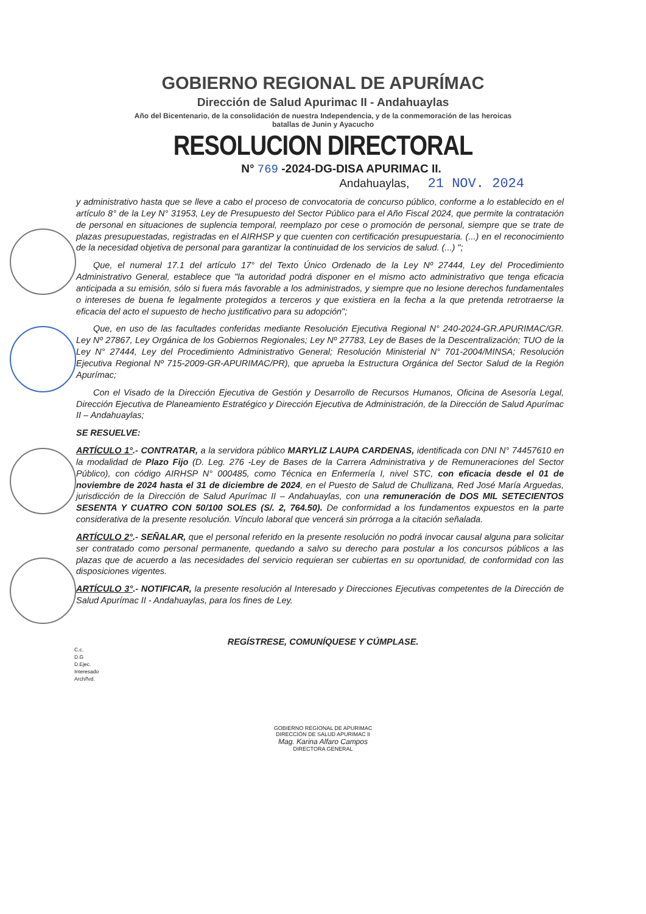GOBIERNO REGIONAL DE APURÍMAC
Dirección de Salud Apurimac II - Andahuaylas
Año del Bicentenario, de la consolidación de nuestra Independencia, y de la conmemoración de las heroicas batallas de Junin y Ayacucho
RESOLUCION DIRECTORAL
N° 769 -2024-DG-DISA APURIMAC II.
Andahuaylas, 21 NOV. 2024
y administrativo hasta que se lleve a cabo el proceso de convocatoria de concurso público, conforme a lo establecido en el artículo 8° de la Ley N° 31953, Ley de Presupuesto del Sector Público para el Año Fiscal 2024, que permite la contratación de personal en situaciones de suplencia temporal, reemplazo por cese o promoción de personal, siempre que se trate de plazas presupuestadas, registradas en el AIRHSP y que cuenten con certificación presupuestaria. (...) en el reconocimiento de la necesidad objetiva de personal para garantizar la continuidad de los servicios de salud. (...) ";
Que, el numeral 17.1 del artículo 17° del Texto Único Ordenado de la Ley Nº 27444, Ley del Procedimiento Administrativo General, establece que "la autoridad podrá disponer en el mismo acto administrativo que tenga eficacia anticipada a su emisión, sólo si fuera más favorable a los administrados, y siempre que no lesione derechos fundamentales o intereses de buena fe legalmente protegidos a terceros y que existiera en la fecha a la que pretenda retrotraerse la eficacia del acto el supuesto de hecho justificativo para su adopción";
Que, en uso de las facultades conferidas mediante Resolución Ejecutiva Regional N° 240-2024-GR.APURIMAC/GR. Ley Nº 27867, Ley Orgánica de los Gobiernos Regionales; Ley Nº 27783, Ley de Bases de la Descentralización; TUO de la Ley N° 27444, Ley del Procedimiento Administrativo General; Resolución Ministerial N° 701-2004/MINSA; Resolución Ejecutiva Regional Nº 715-2009-GR-APURIMAC/PR), que aprueba la Estructura Orgánica del Sector Salud de la Región Apurímac;
Con el Visado de la Dirección Ejecutiva de Gestión y Desarrollo de Recursos Humanos, Oficina de Asesoría Legal, Dirección Ejecutiva de Planeamiento Estratégico y Dirección Ejecutiva de Administración, de la Dirección de Salud Apurímac II – Andahuaylas;
SE RESUELVE:
ARTÍCULO 1°.- CONTRATAR, a la servidora público MARYLIZ LAUPA CARDENAS, identificada con DNI N° 74457610 en la modalidad de Plazo Fijo (D. Leg. 276 -Ley de Bases de la Carrera Administrativa y de Remuneraciones del Sector Público), con código AIRHSP N° 000485, como Técnica en Enfermería I, nivel STC, con eficacia desde el 01 de noviembre de 2024 hasta el 31 de diciembre de 2024, en el Puesto de Salud de Chullizana, Red José María Arguedas, jurisdicción de la Dirección de Salud Apurímac II – Andahuaylas, con una remuneración de DOS MIL SETECIENTOS SESENTA Y CUATRO CON 50/100 SOLES (S/. 2, 764.50). De conformidad a los fundamentos expuestos en la parte considerativa de la presente resolución. Vínculo laboral que vencerá sin prórroga a la citación señalada.
ARTÍCULO 2°.- SEÑALAR, que el personal referido en la presente resolución no podrá invocar causal alguna para solicitar ser contratado como personal permanente, quedando a salvo su derecho para postular a los concursos públicos a las plazas que de acuerdo a las necesidades del servicio requieran ser cubiertas en su oportunidad, de conformidad con las disposiciones vigentes.
ARTÍCULO 3°.- NOTIFICAR, la presente resolución al Interesado y Direcciones Ejecutivas competentes de la Dirección de Salud Apurímac II - Andahuaylas, para los fines de Ley.
REGÍSTRESE, COMUNÍQUESE Y CÚMPLASE.
C.c.
D.G
D.Ejec.
Interesado
Arch/fvd.
GOBIERNO REGIONAL DE APURIMAC
DIRECCIÓN DE SALUD APURIMAC II
Mag. Karina Alfaro Campos
DIRECTORA GENERAL